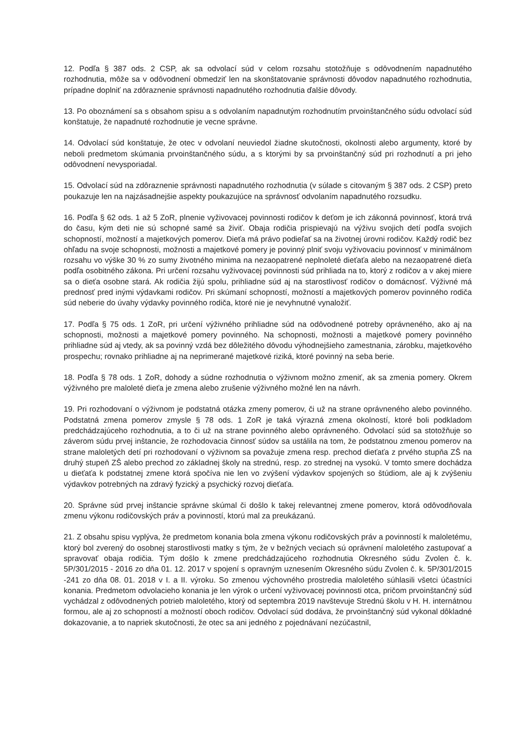12. Podľa § 387 ods. 2 CSP, ak sa odvolací súd v celom rozsahu stotožňuje s odôvodnením napadnutého rozhodnutia, môže sa v odôvodnení obmedziť len na skonštatovanie správnosti dôvodov napadnutého rozhodnutia, prípadne doplniť na zdôraznenie správnosti napadnutého rozhodnutia ďalšie dôvody.
13. Po oboznámení sa s obsahom spisu a s odvolaním napadnutým rozhodnutím prvoinštančného súdu odvolací súd konštatuje, že napadnuté rozhodnutie je vecne správne.
14. Odvolací súd konštatuje, že otec v odvolaní neuviedol žiadne skutočnosti, okolnosti alebo argumenty, ktoré by neboli predmetom skúmania prvoinštančného súdu, a s ktorými by sa prvoinštančný súd pri rozhodnutí a pri jeho odôvodnení nevysporiadal.
15. Odvolací súd na zdôraznenie správnosti napadnutého rozhodnutia (v súlade s citovaným § 387 ods. 2 CSP) preto poukazuje len na najzásadnejšie aspekty poukazujúce na správnosť odvolaním napadnutého rozsudku.
16. Podľa § 62 ods. 1 až 5 ZoR, plnenie vyživovacej povinnosti rodičov k deťom je ich zákonná povinnosť, ktorá trvá do času, kým deti nie sú schopné samé sa živiť. Obaja rodičia prispievajú na výživu svojich detí podľa svojich schopností, možností a majetkových pomerov. Dieťa má právo podieľať sa na životnej úrovni rodičov. Každý rodič bez ohľadu na svoje schopnosti, možnosti a majetkové pomery je povinný plniť svoju vyživovaciu povinnosť v minimálnom rozsahu vo výške 30 % zo sumy životného minima na nezaopatrené neplnoleté dieťaťa alebo na nezaopatrené dieťa podľa osobitného zákona. Pri určení rozsahu vyživovacej povinnosti súd prihliada na to, ktorý z rodičov a v akej miere sa o dieťa osobne stará. Ak rodičia žijú spolu, prihliadne súd aj na starostlivosť rodičov o domácnosť. Výživné má prednosť pred inými výdavkami rodičov. Pri skúmaní schopností, možností a majetkových pomerov povinného rodiča súd neberie do úvahy výdavky povinného rodiča, ktoré nie je nevyhnutné vynaložiť.
17. Podľa § 75 ods. 1 ZoR, pri určení výživného prihliadne súd na odôvodnené potreby oprávneného, ako aj na schopnosti, možnosti a majetkové pomery povinného. Na schopnosti, možnosti a majetkové pomery povinného prihliadne súd aj vtedy, ak sa povinný vzdá bez dôležitého dôvodu výhodnejšieho zamestnania, zárobku, majetkového prospechu; rovnako prihliadne aj na neprimerané majetkové riziká, ktoré povinný na seba berie.
18. Podľa § 78 ods. 1 ZoR, dohody a súdne rozhodnutia o výživnom možno zmeniť, ak sa zmenia pomery. Okrem výživného pre maloleté dieťa je zmena alebo zrušenie výživného možné len na návrh.
19. Pri rozhodovaní o výživnom je podstatná otázka zmeny pomerov, či už na strane oprávneného alebo povinného. Podstatná zmena pomerov zmysle § 78 ods. 1 ZoR je taká výrazná zmena okolností, ktoré boli podkladom predchádzajúceho rozhodnutia, a to či už na strane povinného alebo oprávneného. Odvolací súd sa stotožňuje so záverom súdu prvej inštancie, že rozhodovacia činnosť súdov sa ustálila na tom, že podstatnou zmenou pomerov na strane maloletých detí pri rozhodovaní o výživnom sa považuje zmena resp. prechod dieťaťa z prvého stupňa ZŠ na druhý stupeň ZŠ alebo prechod zo základnej školy na strednú, resp. zo strednej na vysokú. V tomto smere dochádza u dieťaťa k podstatnej zmene ktorá spočíva nie len vo zvýšení výdavkov spojených so štúdiom, ale aj k zvýšeniu výdavkov potrebných na zdravý fyzický a psychický rozvoj dieťaťa.
20. Správne súd prvej inštancie správne skúmal či došlo k takej relevantnej zmene pomerov, ktorá odôvodňovala zmenu výkonu rodičovských práv a povinností, ktorú mal za preukázanú.
21. Z obsahu spisu vyplýva, že predmetom konania bola zmena výkonu rodičovských práv a povinností k maloletému, ktorý bol zverený do osobnej starostlivosti matky s tým, že v bežných veciach sú oprávnení maloletého zastupovať a spravovať obaja rodičia. Tým došlo k zmene predchádzajúceho rozhodnutia Okresného súdu Zvolen č. k. 5P/301/2015 - 2016 zo dňa 01. 12. 2017 v spojení s opravným uznesením Okresného súdu Zvolen č. k. 5P/301/2015 -241 zo dňa 08. 01. 2018 v I. a II. výroku. So zmenou výchovného prostredia maloletého súhlasili všetci účastníci konania. Predmetom odvolacieho konania je len výrok o určení vyživovacej povinnosti otca, pričom prvoinštančný súd vychádzal z odôvodnených potrieb maloletého, ktorý od septembra 2019 navštevuje Strednú školu v H. H. internátnou formou, ale aj zo schopností a možností oboch rodičov. Odvolací súd dodáva, že prvoinštančný súd vykonal dôkladné dokazovanie, a to napriek skutočnosti, že otec sa ani jedného z pojednávaní nezúčastnil,